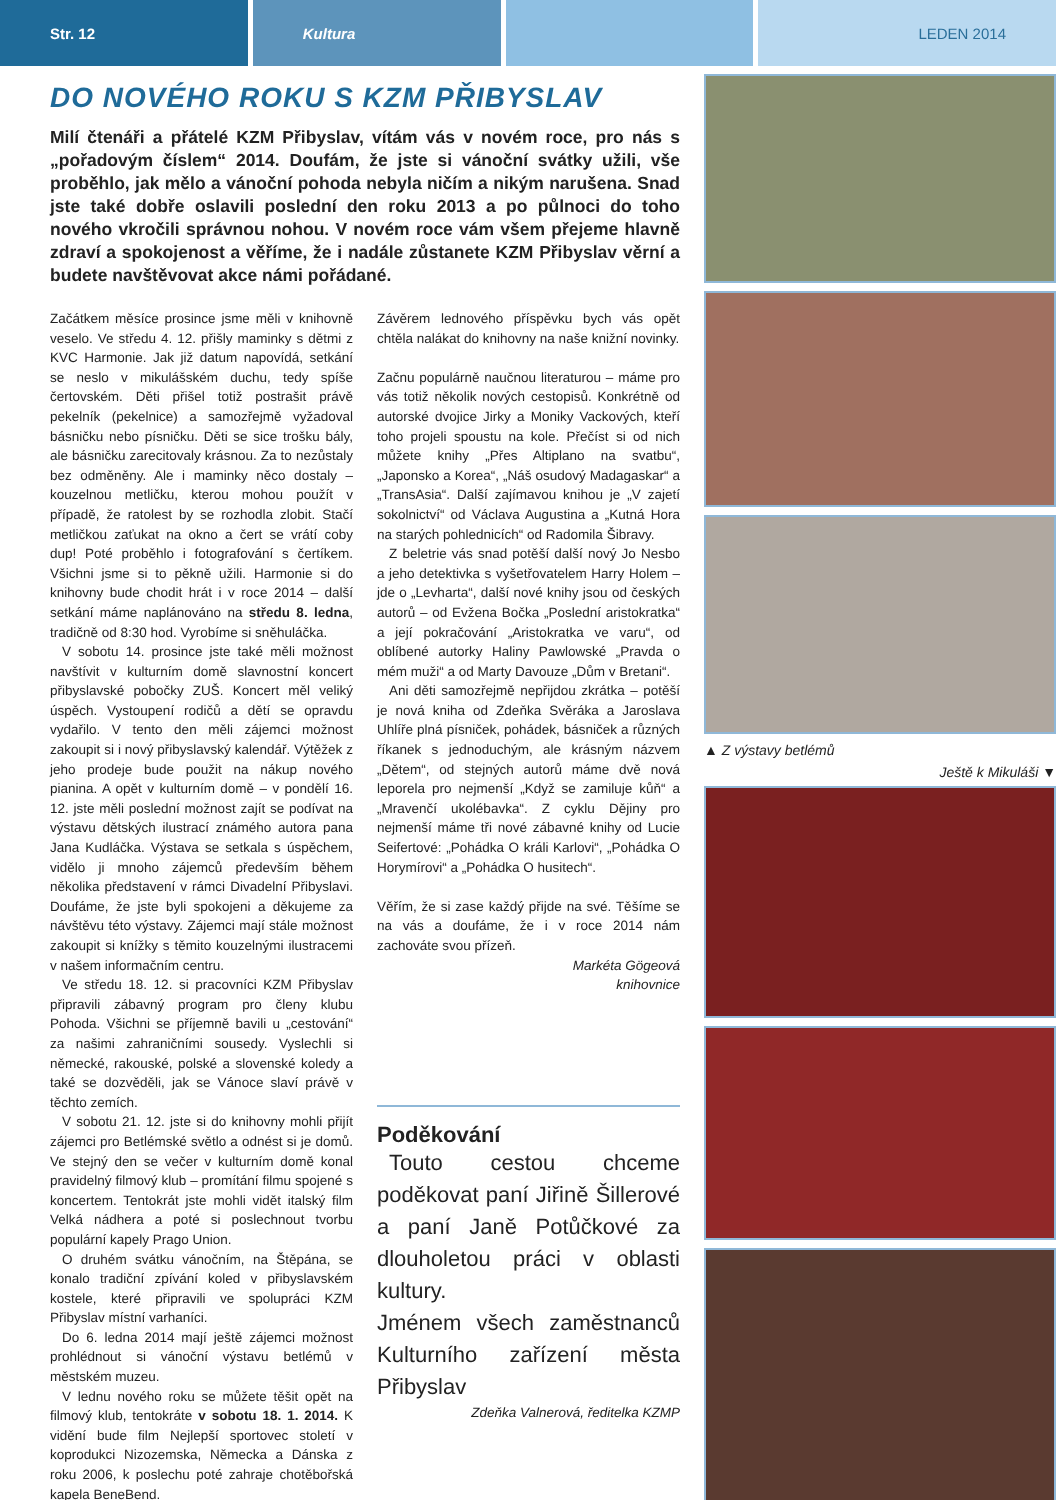Str. 12 Kultura LEDEN 2014
DO NOVÉHO ROKU S KZM PŘIBYSLAV
Milí čtenáři a přátelé KZM Přibyslav, vítám vás v novém roce, pro nás s „pořadovým číslem“ 2014. Doufám, že jste si vánoční svátky užili, vše proběhlo, jak mělo a vánoční pohoda nebyla ničím a nikým narušena. Snad jste také dobře oslavili poslední den roku 2013 a po půlnoci do toho nového vkročili správnou nohou. V novém roce vám všem přejeme hlavně zdraví a spokojenost a věříme, že i nadále zůstanete KZM Přibyslav věrní a budete navštěvovat akce námi pořádané.
Začátkem měsíce prosince jsme měli v knihovně veselo. Ve středu 4. 12. přišly maminky s dětmi z KVC Harmonie. Jak již datum napovídá, setkání se neslo v mikulášském duchu, tedy spíše čertovském. Děti přišel totiž postrašit právě pekelník (pekelnice) a samozřejmě vyžadoval básničku nebo písničku. Děti se sice trošku bály, ale básničku zarecitovaly krásnou. Za to nezůstaly bez odměněny. Ale i maminky něco dostaly – kouzelnou metličku, kterou mohou použít v případě, že ratolest by se rozhodla zlobit. Stačí metličkou zaťukat na okno a čert se vrátí coby dup! Poté proběhlo i fotografování s čertíkem. Všichni jsme si to pěkně užili. Harmonie si do knihovny bude chodit hrát i v roce 2014 – další setkání máme naplánováno na středu 8. ledna, tradičně od 8:30 hod. Vyrobíme si sněhuláčka.
V sobotu 14. prosince jste také měli možnost navštívit v kulturním domě slavnostní koncert přibyslavské pobočky ZUŠ. Koncert měl veliký úspěch. Vystoupení rodičů a dětí se opravdu vydařilo. V tento den měli zájemci možnost zakoupit si i nový přibyslavský kalendář. Výtěžek z jeho prodeje bude použit na nákup nového pianina. A opět v kulturním domě – v pondělí 16. 12. jste měli poslední možnost zajít se podívat na výstavu dětských ilustrací známého autora pana Jana Kudláčka. Výstava se setkala s úspěchem, vidělo ji mnoho zájemců především během několika představení v rámci Divadelní Přibyslavi. Doufáme, že jste byli spokojeni a děkujeme za návštěvu této výstavy. Zájemci mají stále možnost zakoupit si knížky s těmito kouzelnými ilustracemi v našem informačním centru.
Ve středu 18. 12. si pracovníci KZM Přibyslav připravili zábavný program pro členy klubu Pohoda. Všichni se příjemně bavili u „cestování“ za našimi zahraničními sousedy. Vyslechli si německé, rakouské, polské a slovenské koledy a také se dozvěděli, jak se Vánoce slaví právě v těchto zemích.
V sobotu 21. 12. jste si do knihovny mohli přijít zájemci pro Betlémské světlo a odnést si je domů. Ve stejný den se večer v kulturním domě konal pravidelný filmový klub – promítání filmu spojené s koncertem. Tentokrát jste mohli vidět italský film Velká nádhera a poté si poslechnout tvorbu populární kapely Prago Union.
O druhém svátku vánočním, na Štěpána, se konalo tradiční zpívání koled v přibyslavském kostele, které připravili ve spolupráci KZM Přibyslav místní varhaníci.
Do 6. ledna 2014 mají ještě zájemci možnost prohlédnout si vánoční výstavu betlémů v městském muzeu.
V lednu nového roku se můžete těšit opět na filmový klub, tentokráte v sobotu 18. 1. 2014. K vidění bude film Nejlepší sportovec století v koprodukci Nizozemska, Německa a Dánska z roku 2006, k poslechu poté zahraje chotěbořská kapela BeneBend.
Závěrem lednového příspěvku bych vás opět chtěla nalákat do knihovny na naše knižní novinky.
Začnu populárně naučnou literaturou – máme pro vás totiž několik nových cestopisů. Konkrétně od autorské dvojice Jirky a Moniky Vackových, kteří toho projeli spoustu na kole. Přečíst si od nich můžete knihy „Přes Altiplano na svatbu“, „Japonsko a Korea“, „Náš osudový Madagaskar“ a „TransAsia“. Další zajímavou knihou je „V zajetí sokolnictví“ od Václava Augustina a „Kutná Hora na starých pohlednicích“ od Radomila Šibravy.
Z beletrie vás snad potěší další nový Jo Nesbo a jeho detektivka s vyšetřovatelem Harry Holem – jde o „Levharta“, další nové knihy jsou od českých autorů – od Evžena Bočka „Poslední aristokratka“ a její pokračování „Aristokratka ve varu“, od oblíbené autorky Haliny Pawlowské „Pravda o mém muži“ a od Marty Davouze „Dům v Bretani“.
Ani děti samozřejmě nepřijdou zkrátka – potěší je nová kniha od Zdeňka Svěráka a Jaroslava Uhlíře plná písniček, pohádek, básniček a různých říkanek s jednoduchým, ale krásným názvem „Dětem“, od stejných autorů máme dvě nová leporela pro nejmenší „Když se zamiluje kůň“ a „Mravenčí ukolébavka“. Z cyklu Dějiny pro nejmenší máme tři nové zábavné knihy od Lucie Seifertové: „Pohádka O králi Karlovi“, „Pohádka O Horymírovi“ a „Pohádka O husitech“.
Věřím, že si zase každý přijde na své. Těšíme se na vás a doufáme, že i v roce 2014 nám zachováte svou přízeň.
Markéta Gögeová
knihovnice
Poděkování
Touto cestou chceme poděkovat paní Jiřině Šillerové a paní Janě Potůčkové za dlouholetou práci v oblasti kultury.
Jménem všech zaměstnanců Kulturního zařízení města Přibyslav
Zdeňka Valnerová, ředitelka KZMP
▲ Z výstavy betlémů
Ještě k Mikuláši ▼